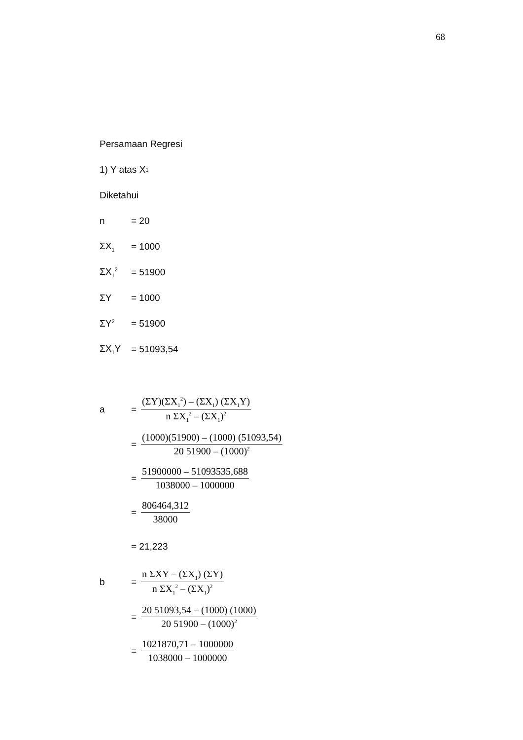68
Persamaan Regresi
1) Y atas X<sub>1</sub>
Diketahui
n = 20
ΣX<sub>1</sub> = 1000
ΣX<sub>1</sub><sup>2</sup> = 51900
ΣY = 1000
ΣY<sup>2</sup> = 51900
ΣX<sub>1</sub>Y = 51093,54
a = (ΣY)(ΣX<sub>1</sub><sup>2</sup>) – (ΣX<sub>1</sub>) (ΣX<sub>1</sub>Y) n ΣX<sub>1</sub><sup>2</sup> – (ΣX<sub>1</sub>)<sup>2</sup>
= (1000)(51900) – (1000) (51093,54) 20 51900 – (1000)<sup>2</sup>
= 51900000 – 51093535,688 1038000 – 1000000
= 806464,312 38000
= 21,223
b = n ΣXY – (ΣX<sub>1</sub>) (ΣY) n ΣX<sub>1</sub><sup>2</sup> – (ΣX<sub>1</sub>)<sup>2</sup>
= 20 51093,54 – (1000) (1000) 20 51900 – (1000)<sup>2</sup>
= 1021870,71 – 1000000 1038000 – 1000000